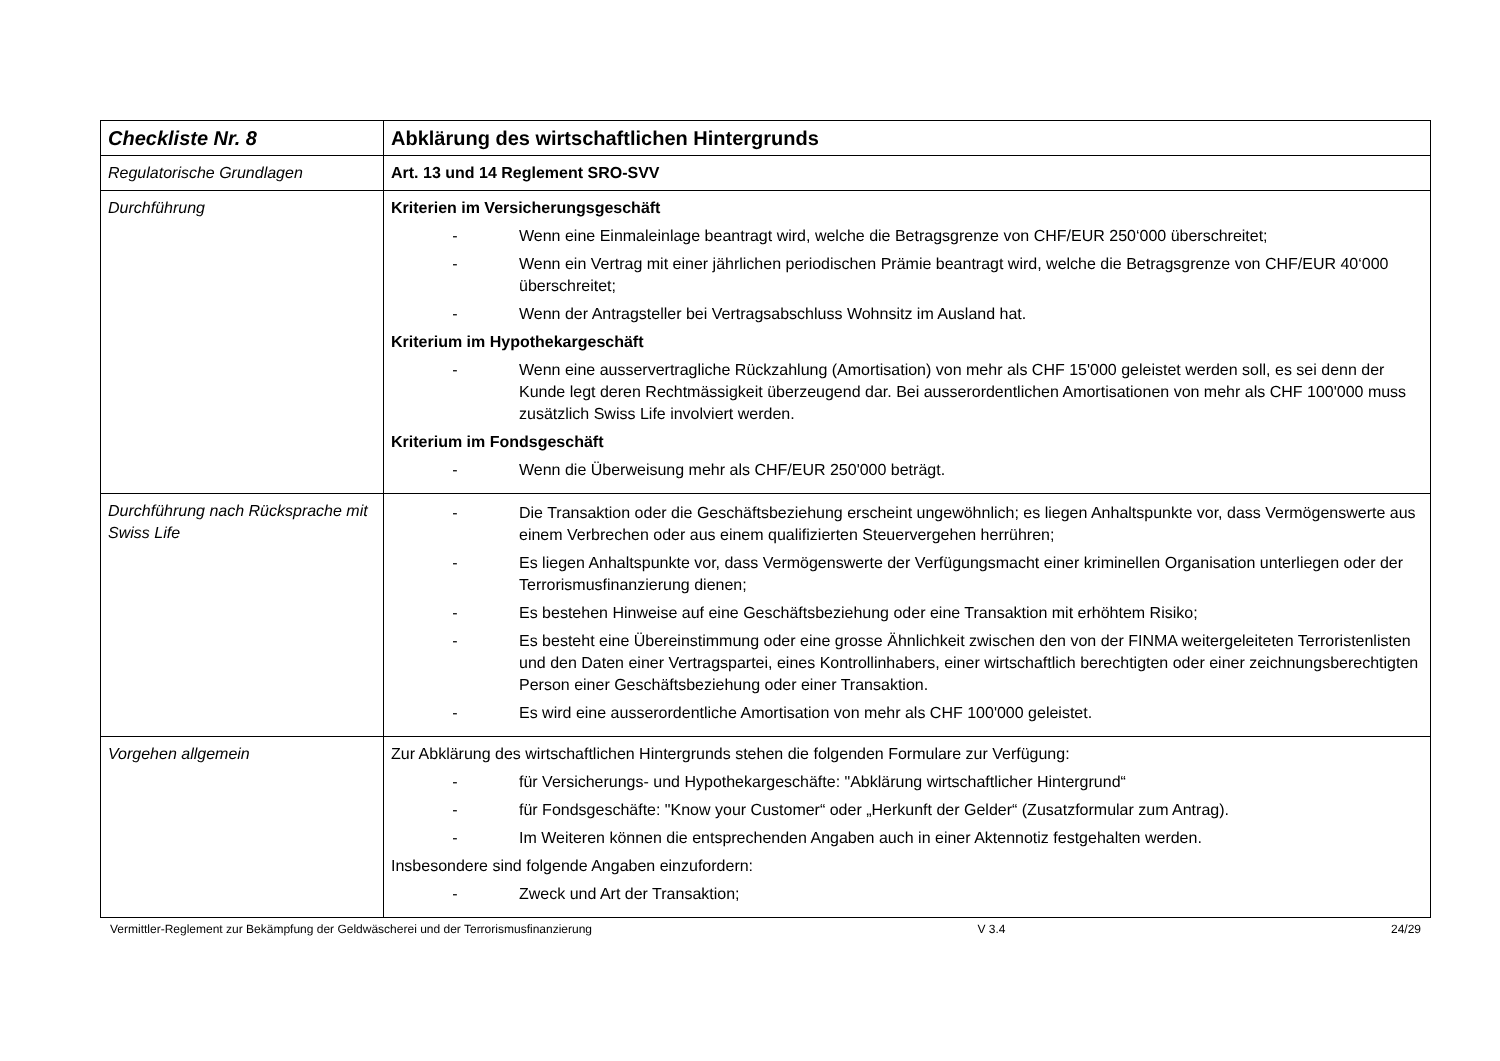| Checkliste Nr. 8 | Abklärung des wirtschaftlichen Hintergrunds |
| Regulatorische Grundlagen | Art. 13 und 14 Reglement SRO-SVV |
| Durchführung | Kriterien im Versicherungsgeschäft - Wenn eine Einmaleinlage beantragt wird, welche die Betragsgrenze von CHF/EUR 250‘000 überschreitet; - Wenn ein Vertrag mit einer jährlichen periodischen Prämie beantragt wird, welche die Betragsgrenze von CHF/EUR 40‘000 überschreitet; - Wenn der Antragsteller bei Vertragsabschluss Wohnsitz im Ausland hat. Kriterium im Hypothekargeschäft - Wenn eine ausservertragliche Rückzahlung (Amortisation) von mehr als CHF 15'000 geleistet werden soll, es sei denn der Kunde legt deren Rechtmässigkeit überzeugend dar. Bei ausserordentlichen Amortisationen von mehr als CHF 100'000 muss zusätzlich Swiss Life involviert werden. Kriterium im Fondsgeschäft - Wenn die Überweisung mehr als CHF/EUR 250'000 beträgt. |
| Durchführung nach Rücksprache mit Swiss Life | - Die Transaktion oder die Geschäftsbeziehung erscheint ungewöhnlich; es liegen Anhaltspunkte vor, dass Vermögenswerte aus einem Verbrechen oder aus einem qualifizierten Steuervergehen herrühren; - Es liegen Anhaltspunkte vor, dass Vermögenswerte der Verfügungsmacht einer kriminellen Organisation unterliegen oder der Terrorismusfinanzierung dienen; - Es bestehen Hinweise auf eine Geschäftsbeziehung oder eine Transaktion mit erhöhtem Risiko; - Es besteht eine Übereinstimmung oder eine grosse Ähnlichkeit zwischen den von der FINMA weitergeleiteten Terroristenlisten und den Daten einer Vertragspartei, eines Kontrollinhabers, einer wirtschaftlich berechtigten oder einer zeichnungsberechtigten Person einer Geschäftsbeziehung oder einer Transaktion. - Es wird eine ausserordentliche Amortisation von mehr als CHF 100'000 geleistet. |
| Vorgehen allgemein | Zur Abklärung des wirtschaftlichen Hintergrunds stehen die folgenden Formulare zur Verfügung: - für Versicherungs- und Hypothekargeschäfte: "Abklärung wirtschaftlicher Hintergrund“ - für Fondsgeschäfte: "Know your Customer“ oder „Herkunft der Gelder“ (Zusatzformular zum Antrag). - Im Weiteren können die entsprechenden Angaben auch in einer Aktennotiz festgehalten werden. Insbesondere sind folgende Angaben einzufordern: - Zweck und Art der Transaktion; |
Vermittler-Reglement zur Bekämpfung der Geldwäscherei und der Terrorismusfinanzierung V 3.4 24/29